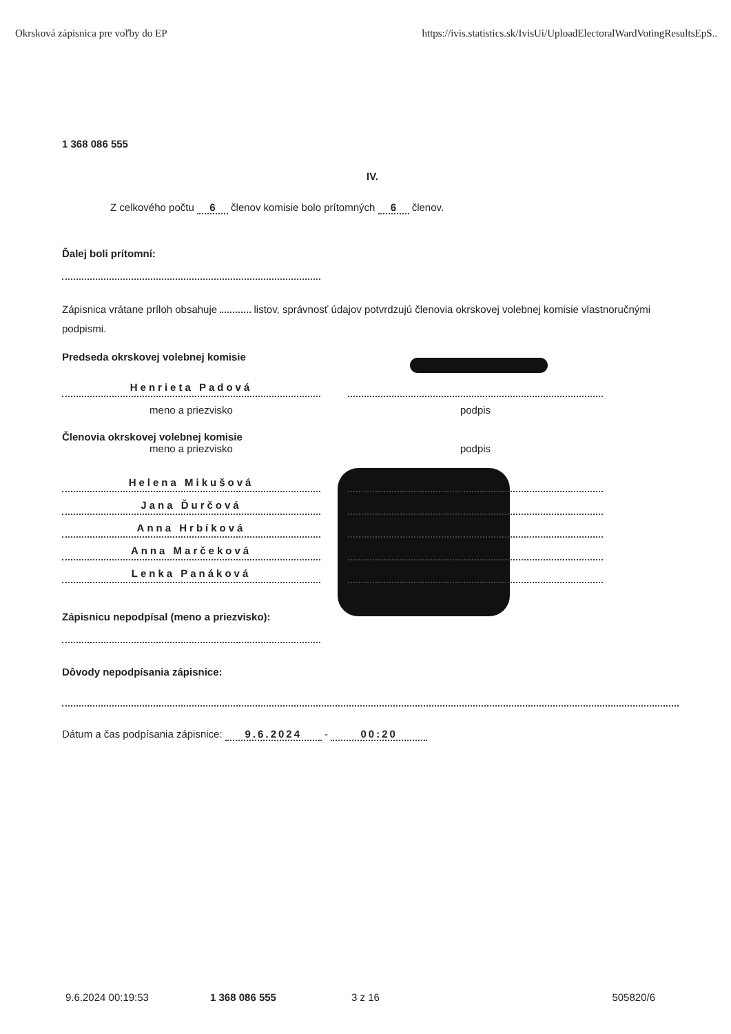Okrsková zápisnica pre voľby do EP https://ivis.statistics.sk/IvisUi/UploadElectoralWardVotingResultsEpS..
1 368 086 555
IV.
Z celkového počtu 6 členov komisie bolo prítomných 6 členov.
Ďalej boli prítomní:
Zápisnica vrátane príloh obsahuje listov, správnosť údajov potvrdzujú členovia okrskovej volebnej komisie vlastnoručnými podpismi.
Predseda okrskovej volebnej komisie
Henrieta Padová
meno a priezvisko podpis
Členovia okrskovej volebnej komisie
meno a priezvisko podpis
Helena Mikušová
Jana Ďurčová
Anna Hrbíková
Anna Marčeková
Lenka Panáková
Zápisnicu nepodpísal (meno a priezvisko):
Dôvody nepodpísania zápisnice:
Dátum a čas podpísania zápisnice: 9.6.2024 - 00:20
9.6.2024 00:19:53 1 368 086 555 3 z 16 505820/6